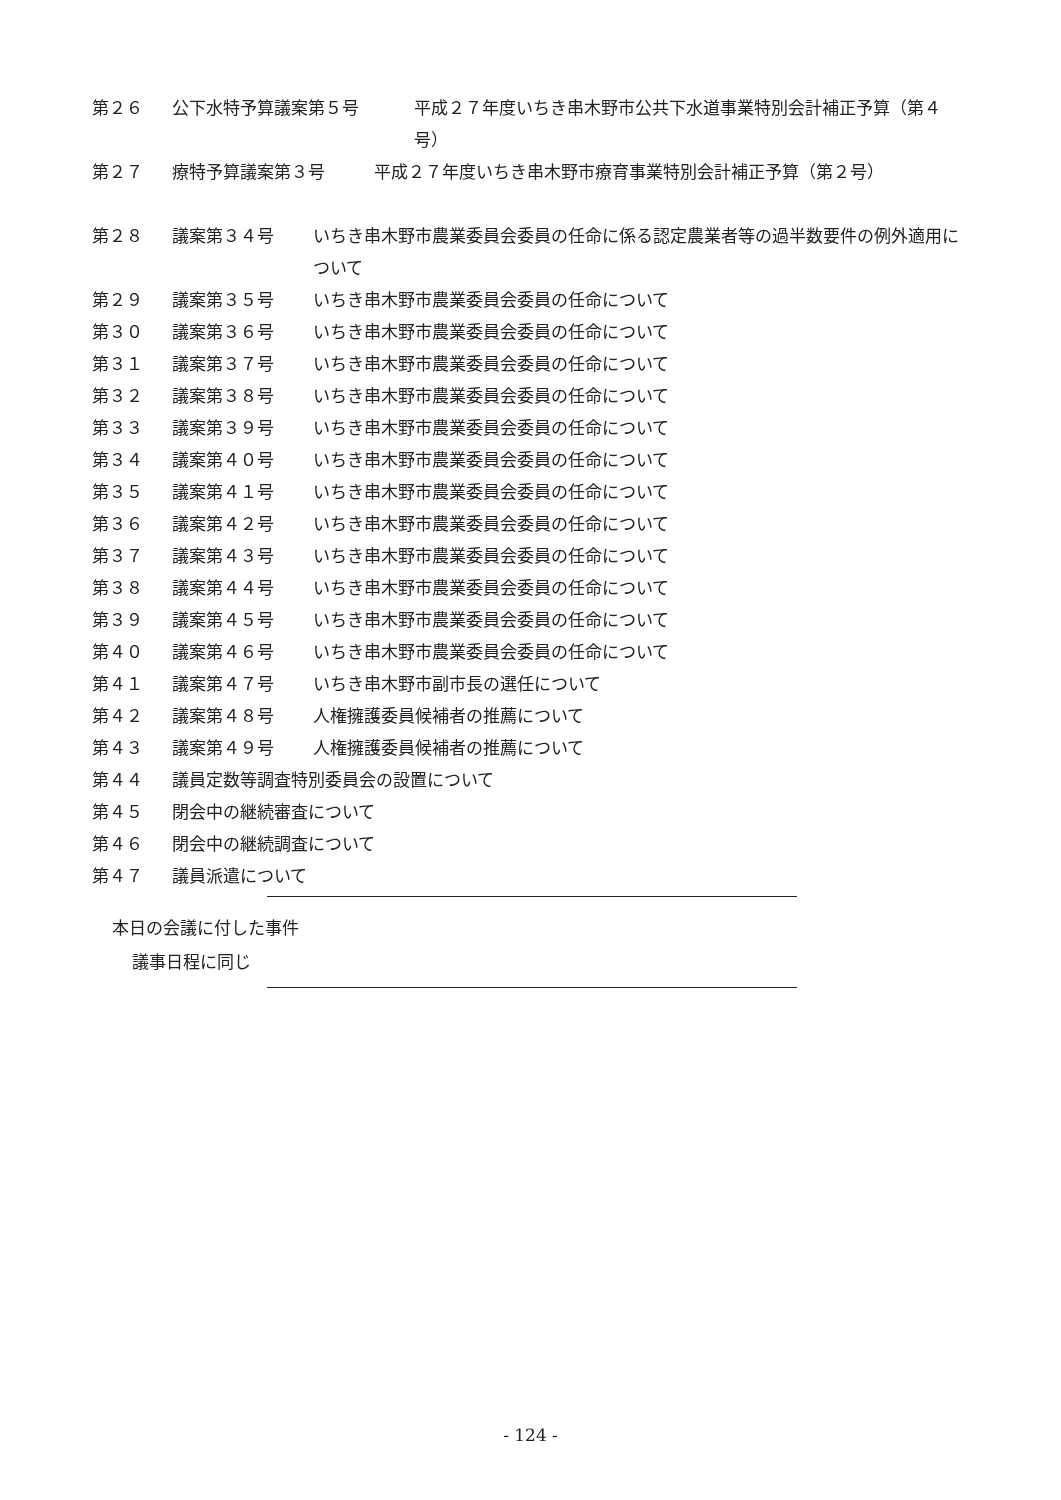第２６ 公下水特予算議案第５号 平成２７年度いちき串木野市公共下水道事業特別会計補正予算（第４号）
第２７ 療特予算議案第３号 平成２７年度いちき串木野市療育事業特別会計補正予算（第２号）
第２８ 議案第３４号 いちき串木野市農業委員会委員の任命に係る認定農業者等の過半数要件の例外適用について
第２９ 議案第３５号 いちき串木野市農業委員会委員の任命について
第３０ 議案第３６号 いちき串木野市農業委員会委員の任命について
第３１ 議案第３７号 いちき串木野市農業委員会委員の任命について
第３２ 議案第３８号 いちき串木野市農業委員会委員の任命について
第３３ 議案第３９号 いちき串木野市農業委員会委員の任命について
第３４ 議案第４０号 いちき串木野市農業委員会委員の任命について
第３５ 議案第４１号 いちき串木野市農業委員会委員の任命について
第３６ 議案第４２号 いちき串木野市農業委員会委員の任命について
第３７ 議案第４３号 いちき串木野市農業委員会委員の任命について
第３８ 議案第４４号 いちき串木野市農業委員会委員の任命について
第３９ 議案第４５号 いちき串木野市農業委員会委員の任命について
第４０ 議案第４６号 いちき串木野市農業委員会委員の任命について
第４１ 議案第４７号 いちき串木野市副市長の選任について
第４２ 議案第４８号 人権擁護委員候補者の推薦について
第４３ 議案第４９号 人権擁護委員候補者の推薦について
第４４ 議員定数等調査特別委員会の設置について
第４５ 閉会中の継続審査について
第４６ 閉会中の継続調査について
第４７ 議員派遣について
本日の会議に付した事件
議事日程に同じ
- 124 -